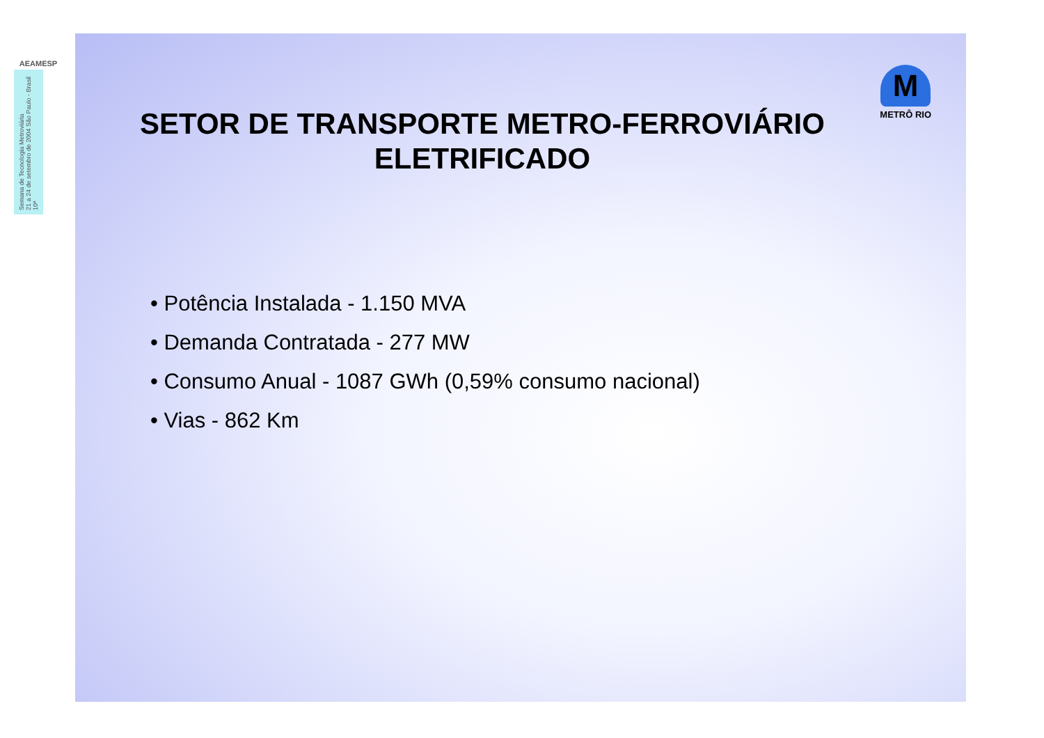AEAMESP
Semana de Tecnologia Metroviária
21 a 24 de setembro de 2004 São Paulo - Brasil
10ª
M
METRÔ RIO
SETOR DE TRANSPORTE METRO-FERROVIÁRIO
ELETRIFICADO
• Potência Instalada - 1.150 MVA
• Demanda Contratada - 277 MW
• Consumo Anual - 1087 GWh (0,59% consumo nacional)
• Vias - 862 Km